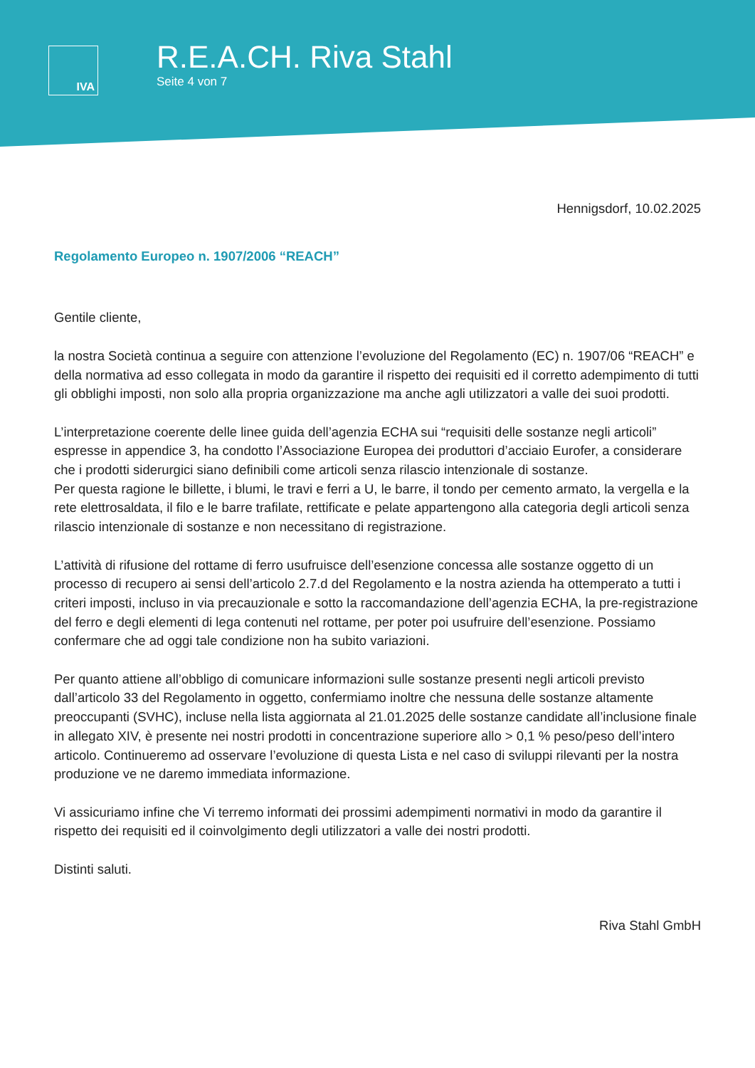IVA
R.E.A.CH. Riva Stahl
Seite 4 von 7
Hennigsdorf, 10.02.2025
Regolamento Europeo n. 1907/2006 “REACH”
Gentile cliente,
la nostra Società continua a seguire con attenzione l’evoluzione del Regolamento (EC) n. 1907/06 “REACH” e della normativa ad esso collegata in modo da garantire il rispetto dei requisiti ed il corretto adempimento di tutti gli obblighi imposti, non solo alla propria organizzazione ma anche agli utilizzatori a valle dei suoi prodotti.
L’interpretazione coerente delle linee guida dell’agenzia ECHA sui “requisiti delle sostanze negli articoli” espresse in appendice 3, ha condotto l’Associazione Europea dei produttori d’acciaio Eurofer, a considerare che i prodotti siderurgici siano definibili come articoli senza rilascio intenzionale di sostanze.
Per questa ragione le billette, i blumi, le travi e ferri a U, le barre, il tondo per cemento armato, la vergella e la rete elettrosaldata, il filo e le barre trafilate, rettificate e pelate appartengono alla categoria degli articoli senza rilascio intenzionale di sostanze e non necessitano di registrazione.
L’attività di rifusione del rottame di ferro usufruisce dell’esenzione concessa alle sostanze oggetto di un processo di recupero ai sensi dell’articolo 2.7.d del Regolamento e la nostra azienda ha ottemperato a tutti i criteri imposti, incluso in via precauzionale e sotto la raccomandazione dell’agenzia ECHA, la pre-registrazione del ferro e degli elementi di lega contenuti nel rottame, per poter poi usufruire dell’esenzione. Possiamo confermare che ad oggi tale condizione non ha subito variazioni.
Per quanto attiene all’obbligo di comunicare informazioni sulle sostanze presenti negli articoli previsto dall’articolo 33 del Regolamento in oggetto, confermiamo inoltre che nessuna delle sostanze altamente preoccupanti (SVHC), incluse nella lista aggiornata al 21.01.2025 delle sostanze candidate all’inclusione finale in allegato XIV, è presente nei nostri prodotti in concentrazione superiore allo > 0,1 % peso/peso dell’intero articolo. Continueremo ad osservare l’evoluzione di questa Lista e nel caso di sviluppi rilevanti per la nostra produzione ve ne daremo immediata informazione.
Vi assicuriamo infine che Vi terremo informati dei prossimi adempimenti normativi in modo da garantire il rispetto dei requisiti ed il coinvolgimento degli utilizzatori a valle dei nostri prodotti.
Distinti saluti.
Riva Stahl GmbH